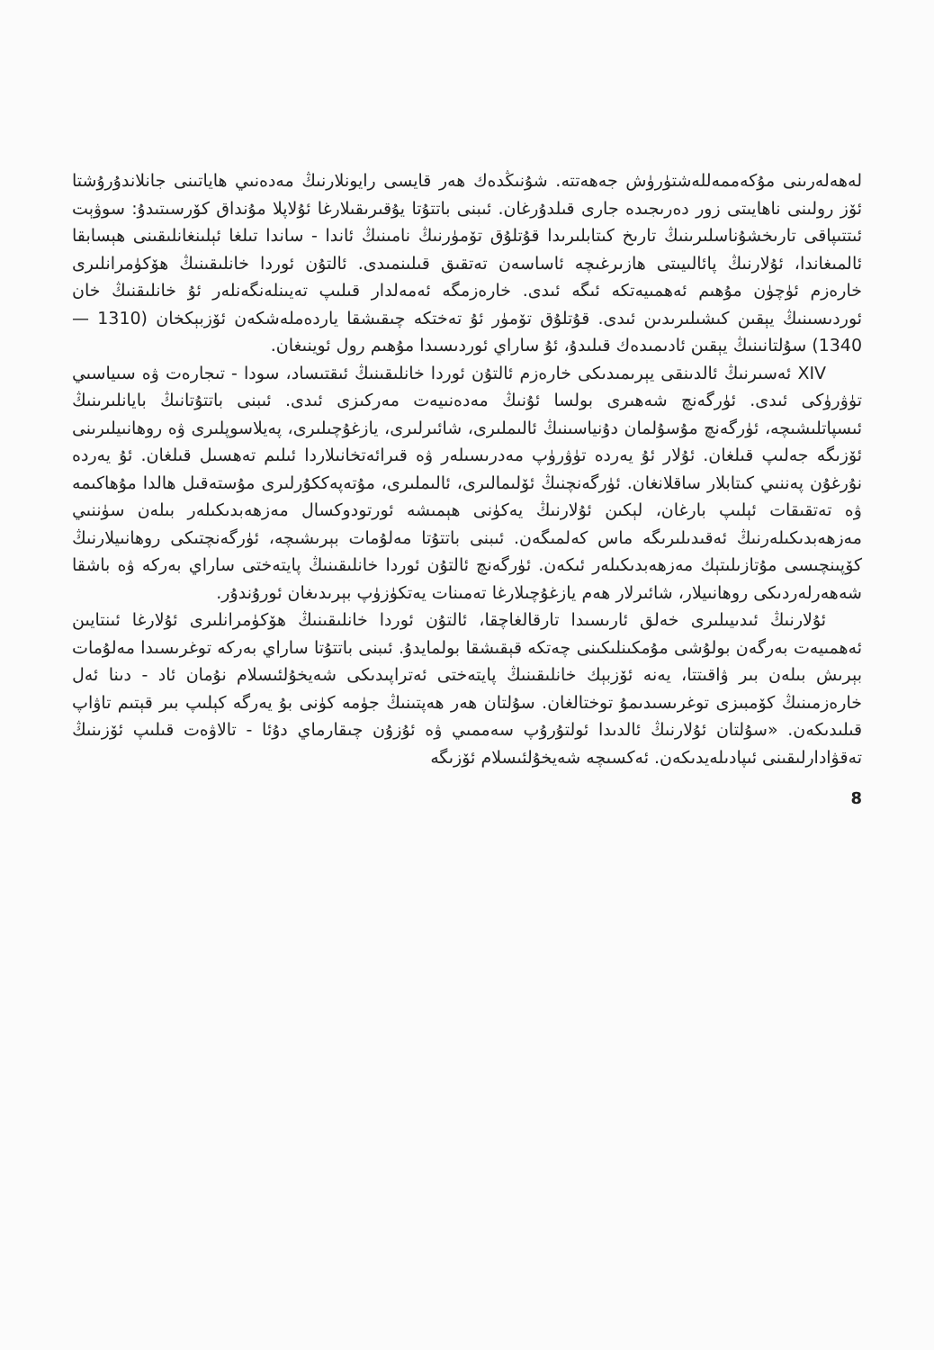لەھەلەرىنى مۇكەممەللەشتۈرۈش جەھەتتە. شۇنىڭدەك ھەر قايسى رايونلارنىڭ مەدەنىي ھاياتىنى جانلاندۇرۇشتا ئۆز رولىنى ناھايىتى زور دەرىجىدە جارى قىلدۇرغان. ئىبنى باتتۇتا يۇقىرىقىلارغا ئۇلاپلا مۇنداق كۆرسىتىدۇ: سوۋېت ئىتتىپاقى تارىخشۇناسلىرىنىڭ تارىخ كىتابلىرىدا قۇتلۇق تۆمۈرنىڭ نامىنىڭ ئاندا - ساندا تىلغا ئېلىنغانلىقىنى ھېسابقا ئالمىغاندا، ئۇلارنىڭ پائالىيىتى ھازىرغىچە ئاساسەن تەتقىق قىلىنمىدى. ئالتۇن ئوردا خانلىقىنىڭ ھۆكۈمرانلىرى خارەزم ئۈچۈن مۇھىم ئەھمىيەتكە ئىگە ئىدى. خارەزمگە ئەمەلدار قىلىپ تەيىنلەنگەنلەر ئۇ خانلىقنىڭ خان ئوردىسىنىڭ يېقىن كىشىلىرىدىن ئىدى. قۇتلۇق تۆمۈر ئۇ تەختكە چىقىشقا ياردەملەشكەن ئۆزبېكخان (1310 — 1340) سۇلتانىنىڭ يېقىن ئادىمىدەك قىلىدۇ، ئۇ ساراي ئوردىسىدا مۇھىم رول ئوينىغان.
XIV ئەسىرنىڭ ئالدىنقى يېرىمىدىكى خارەزم ئالتۇن ئوردا خانلىقىنىڭ ئىقتىساد، سودا - تىجارەت ۋە سىياسىي تۈۋرۈكى ئىدى. ئۈرگەنچ شەھىرى بولسا ئۇنىڭ مەدەنىيەت مەركىزى ئىدى. ئىبنى باتتۇتانىڭ بايانلىرىنىڭ ئىسپاتلىشىچە، ئۈرگەنچ مۇسۇلمان دۇنياسىنىڭ ئالىملىرى، شائىرلىرى، يازغۇچىلىرى، پەيلاسوپلىرى ۋە روھانىيلىرىنى ئۆزىگە جەلىپ قىلغان. ئۇلار ئۇ يەردە تۈۋرۈپ مەدرىسىلەر ۋە قىرائەتخانىلاردا ئىلىم تەھسىل قىلغان. ئۇ يەردە نۇرغۇن پەننىي كىتابلار ساقلانغان. ئۈرگەنچنىڭ ئۆلىمالىرى، ئالىملىرى، مۇتەپەككۇرلىرى مۇستەقىل ھالدا مۇھاكىمە ۋە تەتقىقات ئېلىپ بارغان، لېكىن ئۇلارنىڭ يەكۈنى ھېمىشە ئورتودوكسال مەزھەبدىكىلەر بىلەن سۈننىي مەزھەبدىكىلەرنىڭ ئەقىدىلىرىگە ماس كەلمىگەن. ئىبنى باتتۇتا مەلۇمات بېرىشىچە، ئۈرگەنچتىكى روھانىيلارنىڭ كۆپىنچىسى مۇتازىلىتېك مەزھەبدىكىلەر ئىكەن. ئۈرگەنچ ئالتۇن ئوردا خانلىقىنىڭ پايتەختى ساراي بەركە ۋە باشقا شەھەرلەردىكى روھانىيلار، شائىرلار ھەم يازغۇچىلارغا تەمىنات يەتكۈزۈپ بېرىدىغان ئورۇندۇر.
ئۇلارنىڭ ئىدىيىلىرى خەلق ئارىسىدا تارقالغاچقا، ئالتۇن ئوردا خانلىقىنىڭ ھۆكۈمرانلىرى ئۇلارغا ئىنتايىن ئەھمىيەت بەرگەن بولۇشى مۇمكىنلىكىنى چەتكە قېقىشقا بولمايدۇ. ئىبنى باتتۇتا ساراي بەركە توغرىسىدا مەلۇمات بېرىش بىلەن بىر ۋاقىتتا، يەنە ئۆزبېك خانلىقىنىڭ پايتەختى ئەتراپىدىكى شەيخۇلئىسلام نۇمان ئاد - دىنا ئەل خارەزمىنىڭ كۆمبىزى توغرىسىدىمۇ توختالغان. سۇلتان ھەر ھەپتىنىڭ جۈمە كۈنى بۇ يەرگە كېلىپ بىر قېتىم تاۋاپ قىلىدىكەن. «سۇلتان ئۇلارنىڭ ئالدىدا ئولتۇرۇپ سەممىي ۋە ئۇزۇن چىقارماي دۇئا - تالاۋەت قىلىپ ئۆزىنىڭ تەقۋادارلىقىنى ئىپادىلەيدىكەن. ئەكسىچە شەيخۇلئىسلام ئۆزىگە
8